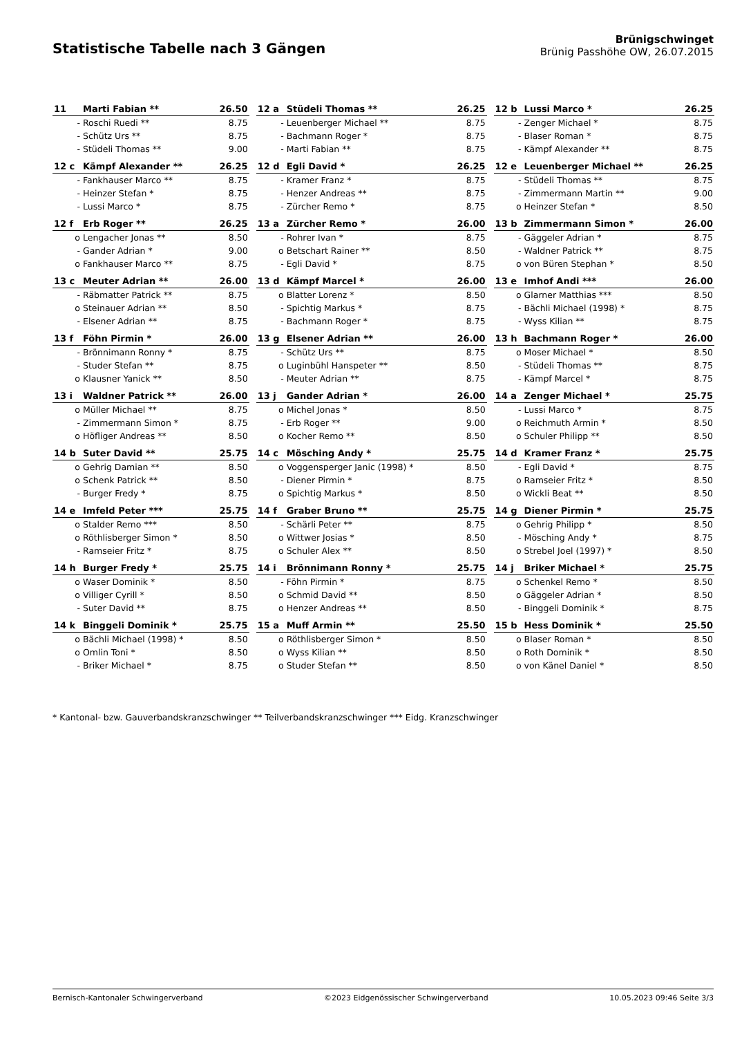Statistische Tabelle nach 3 Gängen
Brünigschwinget
Brünig Passhöhe OW, 26.07.2015
| 11 | Marti Fabian ** | 26.50 | | 12 a | Stüdeli Thomas ** | 26.25 | | 12 b | Lussi Marco * | 26.25 |
| - | Roschi Ruedi ** | 8.75 | | - | Leuenberger Michael ** | 8.75 | | - | Zenger Michael * | 8.75 |
| - | Schütz Urs ** | 8.75 | | - | Bachmann Roger * | 8.75 | | - | Blaser Roman * | 8.75 |
| - | Stüdeli Thomas ** | 9.00 | | - | Marti Fabian ** | 8.75 | | - | Kämpf Alexander ** | 8.75 |
| 12 c | Kämpf Alexander ** | 26.25 | | 12 d | Egli David * | 26.25 | | 12 e | Leuenberger Michael ** | 26.25 |
| - | Fankhauser Marco ** | 8.75 | | - | Kramer Franz * | 8.75 | | - | Stüdeli Thomas ** | 8.75 |
| - | Heinzer Stefan * | 8.75 | | - | Henzer Andreas ** | 8.75 | | - | Zimmermann Martin ** | 9.00 |
| - | Lussi Marco * | 8.75 | | - | Zürcher Remo * | 8.75 | | o | Heinzer Stefan * | 8.50 |
| 12 f | Erb Roger ** | 26.25 | | 13 a | Zürcher Remo * | 26.00 | | 13 b | Zimmermann Simon * | 26.00 |
| o | Lengacher Jonas ** | 8.50 | | - | Rohrer Ivan * | 8.75 | | - | Gäggeler Adrian * | 8.75 |
| - | Gander Adrian * | 9.00 | | o | Betschart Rainer ** | 8.50 | | - | Waldner Patrick ** | 8.75 |
| o | Fankhauser Marco ** | 8.75 | | - | Egli David * | 8.75 | | o | von Büren Stephan * | 8.50 |
| 13 c | Meuter Adrian ** | 26.00 | | 13 d | Kämpf Marcel * | 26.00 | | 13 e | Imhof Andi *** | 26.00 |
| - | Räbmatter Patrick ** | 8.75 | | o | Blatter Lorenz * | 8.50 | | o | Glarner Matthias *** | 8.50 |
| o | Steinauer Adrian ** | 8.50 | | - | Spichtig Markus * | 8.75 | | - | Bächli Michael (1998) * | 8.75 |
| - | Elsener Adrian ** | 8.75 | | - | Bachmann Roger * | 8.75 | | - | Wyss Kilian ** | 8.75 |
| 13 f | Föhn Pirmin * | 26.00 | | 13 g | Elsener Adrian ** | 26.00 | | 13 h | Bachmann Roger * | 26.00 |
| - | Brönnimann Ronny * | 8.75 | | - | Schütz Urs ** | 8.75 | | o | Moser Michael * | 8.50 |
| - | Studer Stefan ** | 8.75 | | o | Luginbühl Hanspeter ** | 8.50 | | - | Stüdeli Thomas ** | 8.75 |
| o | Klausner Yanick ** | 8.50 | | - | Meuter Adrian ** | 8.75 | | - | Kämpf Marcel * | 8.75 |
| 13 i | Waldner Patrick ** | 26.00 | | 13 j | Gander Adrian * | 26.00 | | 14 a | Zenger Michael * | 25.75 |
| o | Müller Michael ** | 8.75 | | o | Michel Jonas * | 8.50 | | - | Lussi Marco * | 8.75 |
| - | Zimmermann Simon * | 8.75 | | - | Erb Roger ** | 9.00 | | o | Reichmuth Armin * | 8.50 |
| o | Höfliger Andreas ** | 8.50 | | o | Kocher Remo ** | 8.50 | | o | Schuler Philipp ** | 8.50 |
| 14 b | Suter David ** | 25.75 | | 14 c | Mösching Andy * | 25.75 | | 14 d | Kramer Franz * | 25.75 |
| o | Gehrig Damian ** | 8.50 | | o | Voggensperger Janic (1998) * | 8.50 | | - | Egli David * | 8.75 |
| o | Schenk Patrick ** | 8.50 | | - | Diener Pirmin * | 8.75 | | o | Ramseier Fritz * | 8.50 |
| - | Burger Fredy * | 8.75 | | o | Spichtig Markus * | 8.50 | | o | Wickli Beat ** | 8.50 |
| 14 e | Imfeld Peter *** | 25.75 | | 14 f | Graber Bruno ** | 25.75 | | 14 g | Diener Pirmin * | 25.75 |
| o | Stalder Remo *** | 8.50 | | - | Schärli Peter ** | 8.75 | | o | Gehrig Philipp * | 8.50 |
| o | Röthlisberger Simon * | 8.50 | | o | Wittwer Josias * | 8.50 | | - | Mösching Andy * | 8.75 |
| - | Ramseier Fritz * | 8.75 | | o | Schuler Alex ** | 8.50 | | o | Strebel Joel (1997) * | 8.50 |
| 14 h | Burger Fredy * | 25.75 | | 14 i | Brönnimann Ronny * | 25.75 | | 14 j | Briker Michael * | 25.75 |
| o | Waser Dominik * | 8.50 | | - | Föhn Pirmin * | 8.75 | | o | Schenkel Remo * | 8.50 |
| o | Villiger Cyrill * | 8.50 | | o | Schmid David ** | 8.50 | | o | Gäggeler Adrian * | 8.50 |
| - | Suter David ** | 8.75 | | o | Henzer Andreas ** | 8.50 | | - | Binggeli Dominik * | 8.75 |
| 14 k | Binggeli Dominik * | 25.75 | | 15 a | Muff Armin ** | 25.50 | | 15 b | Hess Dominik * | 25.50 |
| o | Bächli Michael (1998) * | 8.50 | | o | Röthlisberger Simon * | 8.50 | | o | Blaser Roman * | 8.50 |
| o | Omlin Toni * | 8.50 | | o | Wyss Kilian ** | 8.50 | | o | Roth Dominik * | 8.50 |
| - | Briker Michael * | 8.75 | | o | Studer Stefan ** | 8.50 | | o | von Känel Daniel * | 8.50 |
* Kantonal- bzw. Gauverbandskranzschwinger ** Teilverbandskranzschwinger *** Eidg. Kranzschwinger
Bernisch-Kantonaler Schwingerverband ©2023 Eidgenössischer Schwingerverband 10.05.2023 09:46 Seite 3/3